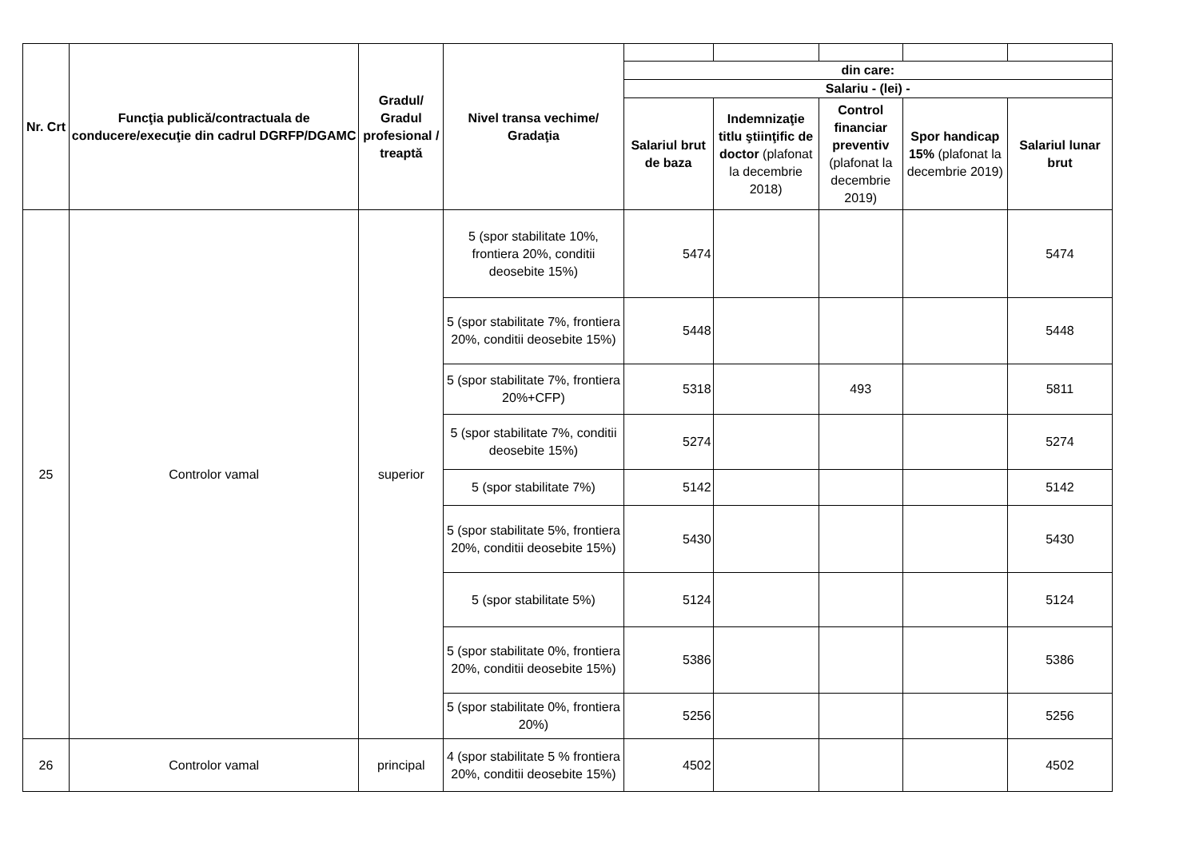| Nr. Crt | Funcţia publică/contractuala de conducere/execuţie din cadrul DGRFP/DGAMC | Gradul/ Gradul profesional / treaptă | Nivel transa vechime/ Gradaţia | | | | | |
| | | | | din care: | | | | |
| | | | | Salariu - (lei) - | | | | |
| | | | | Salariul brut de baza | Indemnizaţie titlu ştiinţific de doctor (plafonat la decembrie 2018) | Control financiar preventiv (plafonat la decembrie 2019) | Spor handicap 15% (plafonat la decembrie 2019) | Salariul lunar brut |
| 25 | Controlor vamal | superior | 5 (spor stabilitate 10%, frontiera 20%, conditii deosebite 15%) | 5474 | | | | 5474 |
| | | | 5 (spor stabilitate 7%, frontiera 20%, conditii deosebite 15%) | 5448 | | | | 5448 |
| | | | 5 (spor stabilitate 7%, frontiera 20%+CFP) | 5318 | | 493 | | 5811 |
| | | | 5 (spor stabilitate 7%, conditii deosebite 15%) | 5274 | | | | 5274 |
| | | | 5 (spor stabilitate 7%) | 5142 | | | | 5142 |
| | | | 5 (spor stabilitate 5%, frontiera 20%, conditii deosebite 15%) | 5430 | | | | 5430 |
| | | | 5 (spor stabilitate 5%) | 5124 | | | | 5124 |
| | | | 5 (spor stabilitate 0%, frontiera 20%, conditii deosebite 15%) | 5386 | | | | 5386 |
| | | | 5 (spor stabilitate 0%, frontiera 20%) | 5256 | | | | 5256 |
| 26 | Controlor vamal | principal | 4 (spor stabilitate 5 % frontiera 20%, conditii deosebite 15%) | 4502 | | | | 4502 |